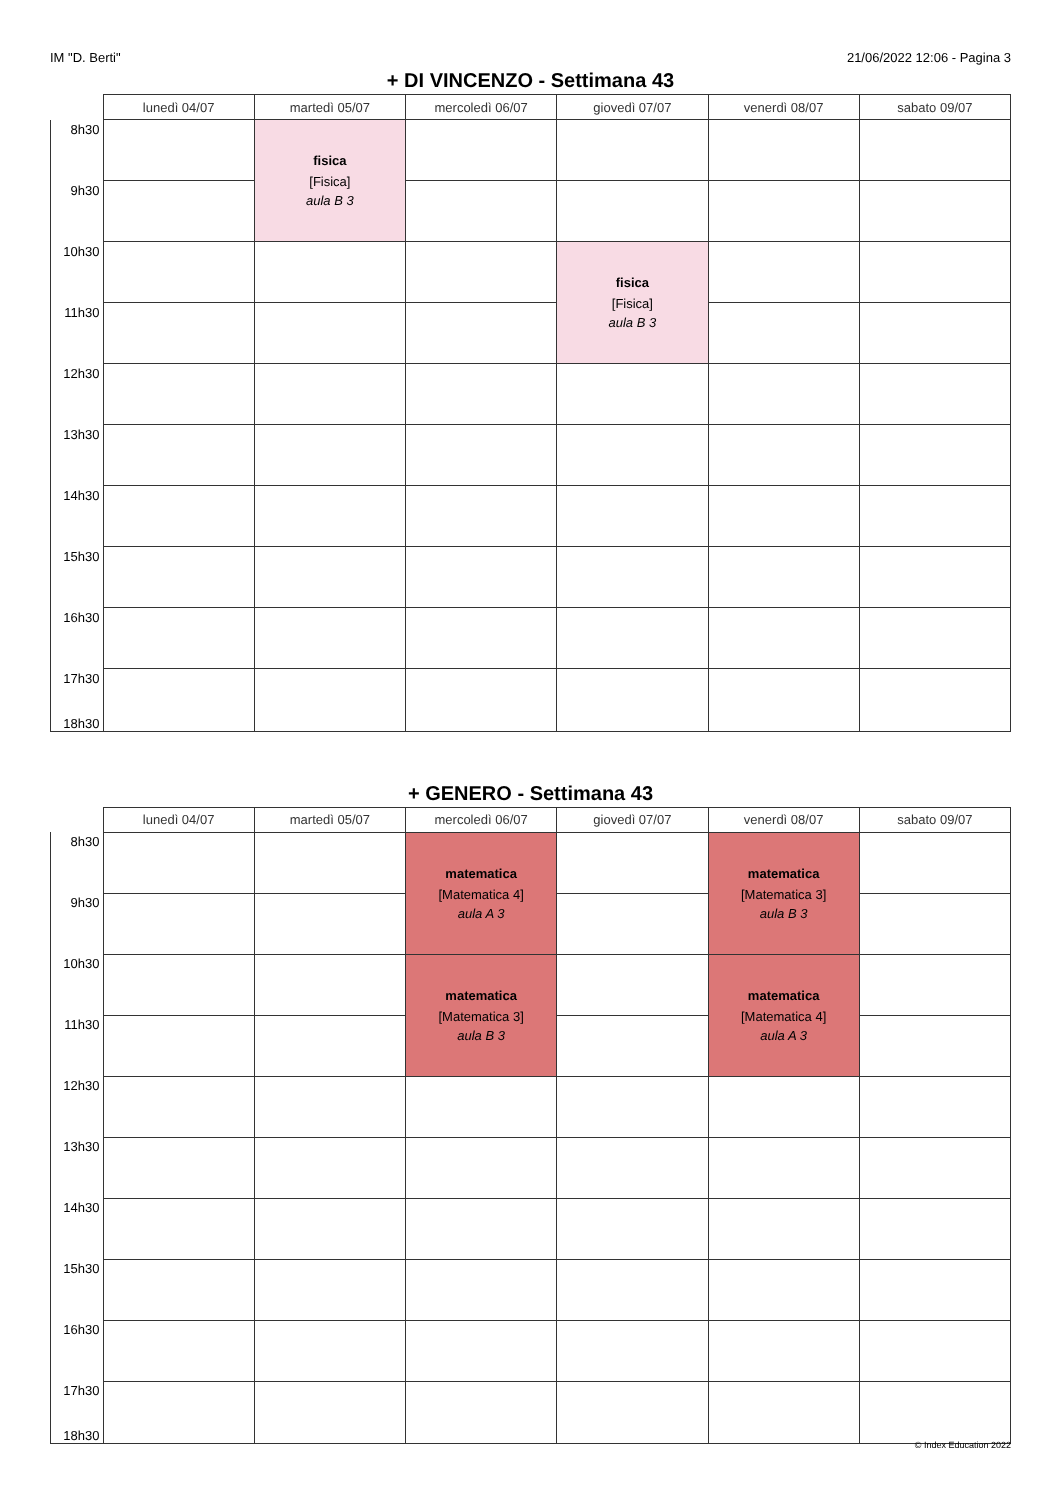IM "D. Berti" 21/06/2022 12:06 - Pagina 3
+ DI VINCENZO - Settimana 43
| | lunedì 04/07 | martedì 05/07 | mercoledì 06/07 | giovedì 07/07 | venerdì 08/07 | sabato 09/07 |
| --- | --- | --- | --- | --- | --- | --- |
| 8h30 | | fisica [Fisica] aula B 3 | | | | |
| 9h30 | | | | | | |
| 10h30 | | | | fisica [Fisica] aula B 3 | | |
| 11h30 | | | | | | |
| 12h30 | | | | | | |
| 13h30 | | | | | | |
| 14h30 | | | | | | |
| 15h30 | | | | | | |
| 16h30 | | | | | | |
| 17h30 18h30 | | | | | | |
+ GENERO - Settimana 43
| | lunedì 04/07 | martedì 05/07 | mercoledì 06/07 | giovedì 07/07 | venerdì 08/07 | sabato 09/07 |
| --- | --- | --- | --- | --- | --- | --- |
| 8h30 | | | matematica [Matematica 4] aula A 3 | | matematica [Matematica 3] aula B 3 | |
| 9h30 | | | | | | |
| 10h30 | | | matematica [Matematica 3] aula B 3 | | matematica [Matematica 4] aula A 3 | |
| 11h30 | | | | | | |
| 12h30 | | | | | | |
| 13h30 | | | | | | |
| 14h30 | | | | | | |
| 15h30 | | | | | | |
| 16h30 | | | | | | |
| 17h30 18h30 | | | | | | |
© Index Education 2022